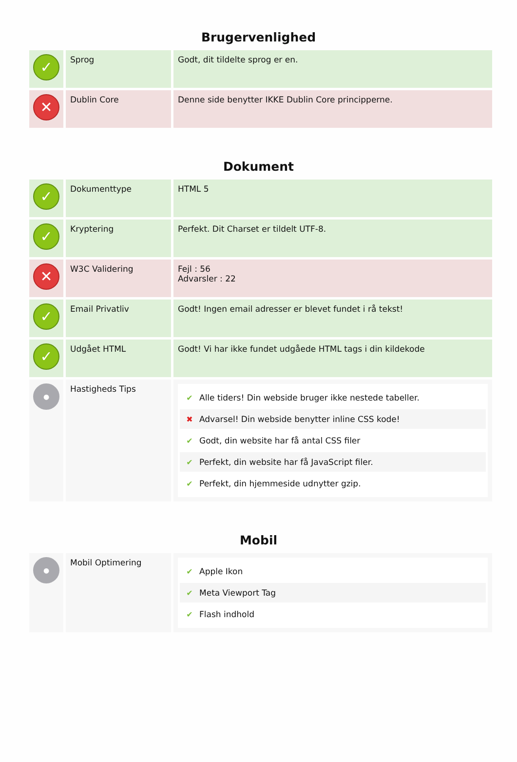Brugervenlighed
| ✓ | Sprog | Godt, dit tildelte sprog er en. |
| ✕ | Dublin Core | Denne side benytter IKKE Dublin Core principperne. |
Dokument
| ✓ | Dokumenttype | HTML 5 |
| ✓ | Kryptering | Perfekt. Dit Charset er tildelt UTF-8. |
| ✕ | W3C Validering | Fejl : 56 Advarsler : 22 |
| ✓ | Email Privatliv | Godt! Ingen email adresser er blevet fundet i rå tekst! |
| ✓ | Udgået HTML | Godt! Vi har ikke fundet udgåede HTML tags i din kildekode |
| ● | Hastigheds Tips | ✔ Alle tiders! Din webside bruger ikke nestede tabeller. ✖ Advarsel! Din webside benytter inline CSS kode! ✔ Godt, din website har få antal CSS filer ✔ Perfekt, din website har få JavaScript filer. ✔ Perfekt, din hjemmeside udnytter gzip. |
Mobil
| ● | Mobil Optimering | ✔ Apple Ikon ✔ Meta Viewport Tag ✔ Flash indhold |